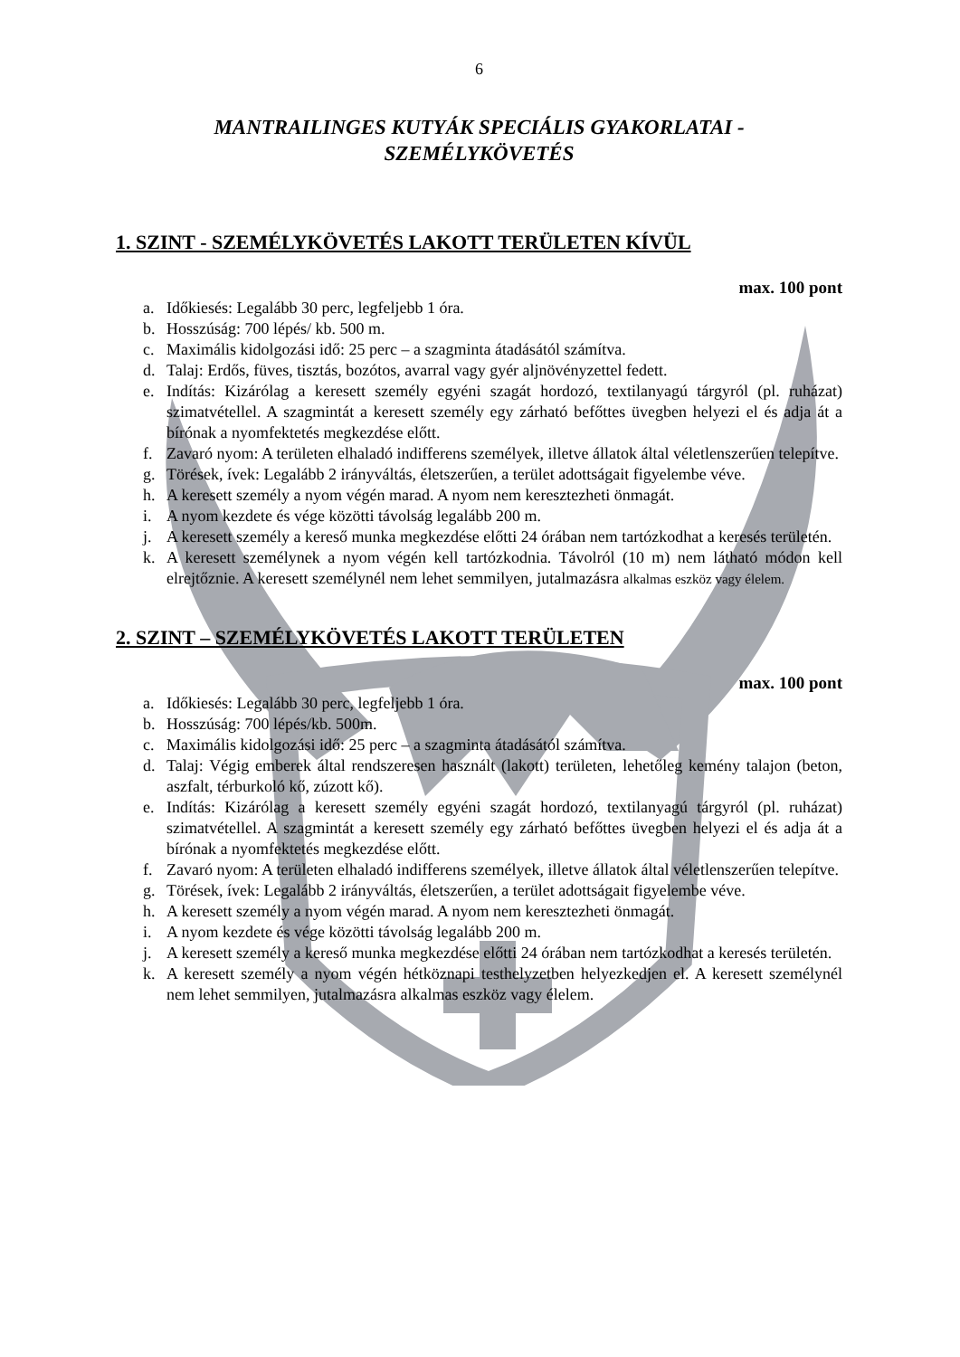6
MANTRAILINGES KUTYÁK SPECIÁLIS GYAKORLATAI -
SZEMÉLYKÖVETÉS
1. SZINT - SZEMÉLYKÖVETÉS LAKOTT TERÜLETEN KÍVÜL
max. 100 pont
a. Időkiesés: Legalább 30 perc, legfeljebb 1 óra.
b. Hosszúság: 700 lépés/ kb. 500 m.
c. Maximális kidolgozási idő: 25 perc – a szagminta átadásától számítva.
d. Talaj: Erdős, füves, tisztás, bozótos, avarral vagy gyér aljnövényzettel fedett.
e. Indítás: Kizárólag a keresett személy egyéni szagát hordozó, textilanyagú tárgyról (pl. ruházat) szimatvétellel. A szagmintát a keresett személy egy zárható befőttes üvegben helyezi el és adja át a bírónak a nyomfektetés megkezdése előtt.
f. Zavaró nyom: A területen elhaladó indifferens személyek, illetve állatok által véletlenszerűen telepítve.
g. Törések, ívek: Legalább 2 irányváltás, életszerűen, a terület adottságait figyelembe véve.
h. A keresett személy a nyom végén marad. A nyom nem keresztezheti önmagát.
i. A nyom kezdete és vége közötti távolság legalább 200 m.
j. A keresett személy a kereső munka megkezdése előtti 24 órában nem tartózkodhat a keresés területén.
k. A keresett személynek a nyom végén kell tartózkodnia. Távolról (10 m) nem látható módon kell elrejtőznie. A keresett személynél nem lehet semmilyen, jutalmazásra alkalmas eszköz vagy élelem.
2. SZINT – SZEMÉLYKÖVETÉS LAKOTT TERÜLETEN
max. 100 pont
a. Időkiesés: Legalább 30 perc, legfeljebb 1 óra.
b. Hosszúság: 700 lépés/kb. 500m.
c. Maximális kidolgozási idő: 25 perc – a szagminta átadásától számítva.
d. Talaj: Végig emberek által rendszeresen használt (lakott) területen, lehetőleg kemény talajon (beton, aszfalt, térburkoló kő, zúzott kő).
e. Indítás: Kizárólag a keresett személy egyéni szagát hordozó, textilanyagú tárgyról (pl. ruházat) szimatvétellel. A szagmintát a keresett személy egy zárható befőttes üvegben helyezi el és adja át a bírónak a nyomfektetés megkezdése előtt.
f. Zavaró nyom: A területen elhaladó indifferens személyek, illetve állatok által véletlenszerűen telepítve.
g. Törések, ívek: Legalább 2 irányváltás, életszerűen, a terület adottságait figyelembe véve.
h. A keresett személy a nyom végén marad. A nyom nem keresztezheti önmagát.
i. A nyom kezdete és vége közötti távolság legalább 200 m.
j. A keresett személy a kereső munka megkezdése előtti 24 órában nem tartózkodhat a keresés területén.
k. A keresett személy a nyom végén hétköznapi testhelyzetben helyezkedjen el. A keresett személynél nem lehet semmilyen, jutalmazásra alkalmas eszköz vagy élelem.